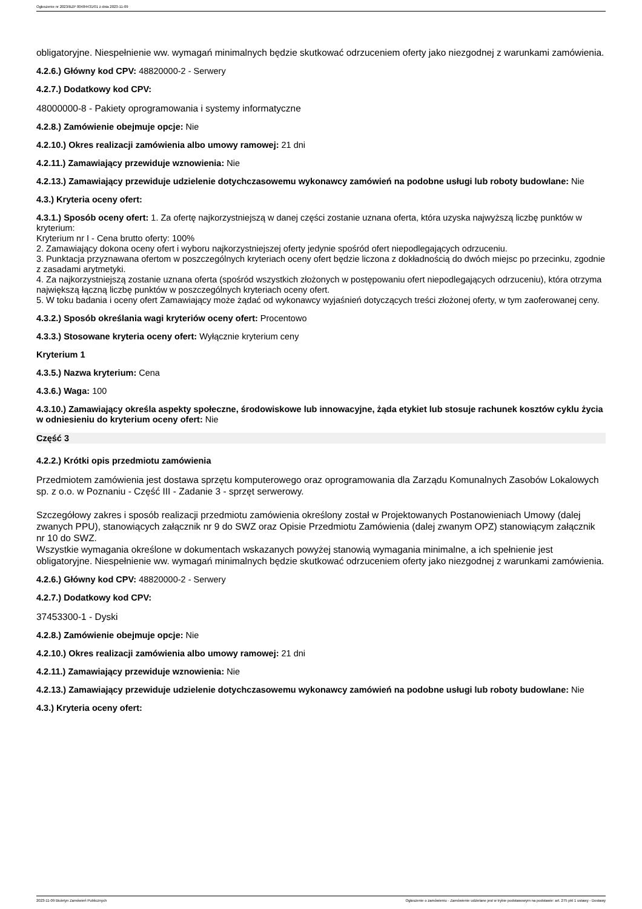Ogłoszenie nr 2023/BZP 00484431/01 z dnia 2023-11-09
obligatoryjne. Niespełnienie ww. wymagań minimalnych będzie skutkować odrzuceniem oferty jako niezgodnej z warunkami zamówienia.
4.2.6.) Główny kod CPV: 48820000-2 - Serwery
4.2.7.) Dodatkowy kod CPV:
48000000-8 - Pakiety oprogramowania i systemy informatyczne
4.2.8.) Zamówienie obejmuje opcje: Nie
4.2.10.) Okres realizacji zamówienia albo umowy ramowej: 21 dni
4.2.11.) Zamawiający przewiduje wznowienia: Nie
4.2.13.) Zamawiający przewiduje udzielenie dotychczasowemu wykonawcy zamówień na podobne usługi lub roboty budowlane: Nie
4.3.) Kryteria oceny ofert:
4.3.1.) Sposób oceny ofert: 1. Za ofertę najkorzystniejszą w danej części zostanie uznana oferta, która uzyska najwyższą liczbę punktów w kryterium:
Kryterium nr I - Cena brutto oferty: 100%
2. Zamawiający dokona oceny ofert i wyboru najkorzystniejszej oferty jedynie spośród ofert niepodlegających odrzuceniu.
3. Punktacja przyznawana ofertom w poszczególnych kryteriach oceny ofert będzie liczona z dokładnością do dwóch miejsc po przecinku, zgodnie z zasadami arytmetyki.
4. Za najkorzystniejszą zostanie uznana oferta (spośród wszystkich złożonych w postępowaniu ofert niepodlegających odrzuceniu), która otrzyma największą łączną liczbę punktów w poszczególnych kryteriach oceny ofert.
5. W toku badania i oceny ofert Zamawiający może żądać od wykonawcy wyjaśnień dotyczących treści złożonej oferty, w tym zaoferowanej ceny.
4.3.2.) Sposób określania wagi kryteriów oceny ofert: Procentowo
4.3.3.) Stosowane kryteria oceny ofert: Wyłącznie kryterium ceny
Kryterium 1
4.3.5.) Nazwa kryterium: Cena
4.3.6.) Waga: 100
4.3.10.) Zamawiający określa aspekty społeczne, środowiskowe lub innowacyjne, żąda etykiet lub stosuje rachunek kosztów cyklu życia w odniesieniu do kryterium oceny ofert: Nie
Część 3
4.2.2.) Krótki opis przedmiotu zamówienia
Przedmiotem zamówienia jest dostawa sprzętu komputerowego oraz oprogramowania dla Zarządu Komunalnych Zasobów Lokalowych sp. z o.o. w Poznaniu - Część III - Zadanie 3 - sprzęt serwerowy.
Szczegółowy zakres i sposób realizacji przedmiotu zamówienia określony został w Projektowanych Postanowieniach Umowy (dalej zwanych PPU), stanowiących załącznik nr 9 do SWZ oraz Opisie Przedmiotu Zamówienia (dalej zwanym OPZ) stanowiącym załącznik nr 10 do SWZ.
Wszystkie wymagania określone w dokumentach wskazanych powyżej stanowią wymagania minimalne, a ich spełnienie jest obligatoryjne. Niespełnienie ww. wymagań minimalnych będzie skutkować odrzuceniem oferty jako niezgodnej z warunkami zamówienia.
4.2.6.) Główny kod CPV: 48820000-2 - Serwery
4.2.7.) Dodatkowy kod CPV:
37453300-1 - Dyski
4.2.8.) Zamówienie obejmuje opcje: Nie
4.2.10.) Okres realizacji zamówienia albo umowy ramowej: 21 dni
4.2.11.) Zamawiający przewiduje wznowienia: Nie
4.2.13.) Zamawiający przewiduje udzielenie dotychczasowemu wykonawcy zamówień na podobne usługi lub roboty budowlane: Nie
4.3.) Kryteria oceny ofert:
2023-11-09 Biuletyn Zamówień Publicznych Ogłoszenie o zamówieniu - Zamówienie udzielane jest w trybie podstawowym na podstawie: art. 275 pkt 1 ustawy - Dostawy